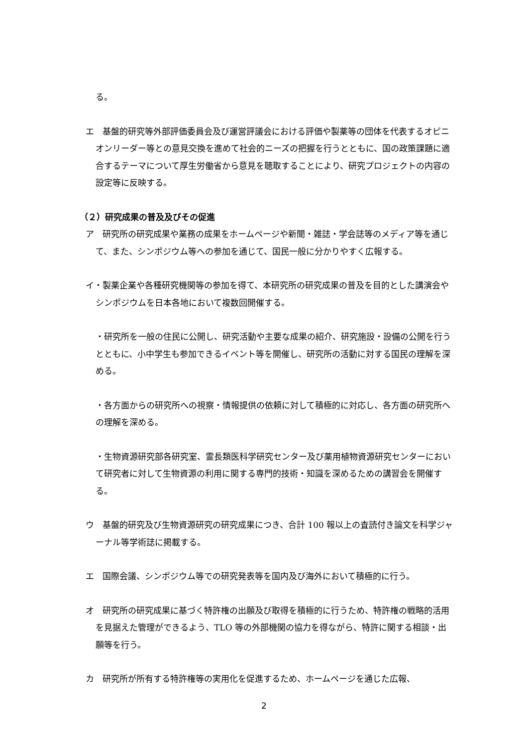る。
エ　基盤的研究等外部評価委員会及び運営評議会における評価や製薬等の団体を代表するオピニオンリーダー等との意見交換を進めて社会的ニーズの把握を行うとともに、国の政策課題に適合するテーマについて厚生労働省から意見を聴取することにより、研究プロジェクトの内容の設定等に反映する。
（２）研究成果の普及及びその促進
ア　研究所の研究成果や業務の成果をホームページや新聞・雑誌・学会誌等のメディア等を通じて、また、シンポジウム等への参加を通じて、国民一般に分かりやすく広報する。
イ・製薬企業や各種研究機関等の参加を得て、本研究所の研究成果の普及を目的とした講演会やシンポジウムを日本各地において複数回開催する。
・研究所を一般の住民に公開し、研究活動や主要な成果の紹介、研究施設・設備の公開を行うとともに、小中学生も参加できるイベント等を開催し、研究所の活動に対する国民の理解を深める。
・各方面からの研究所への視察・情報提供の依頼に対して積極的に対応し、各方面の研究所への理解を深める。
・生物資源研究部各研究室、霊長類医科学研究センター及び薬用植物資源研究センターにおいて研究者に対して生物資源の利用に関する専門的技術・知識を深めるための講習会を開催する。
ウ　基盤的研究及び生物資源研究の研究成果につき、合計 100 報以上の査読付き論文を科学ジャーナル等学術誌に掲載する。
エ　国際会議、シンポジウム等での研究発表等を国内及び海外において積極的に行う。
オ　研究所の研究成果に基づく特許権の出願及び取得を積極的に行うため、特許権の戦略的活用を見据えた管理ができるよう、TLO 等の外部機関の協力を得ながら、特許に関する相談・出願等を行う。
カ　研究所が所有する特許権等の実用化を促進するため、ホームページを通じた広報、
2